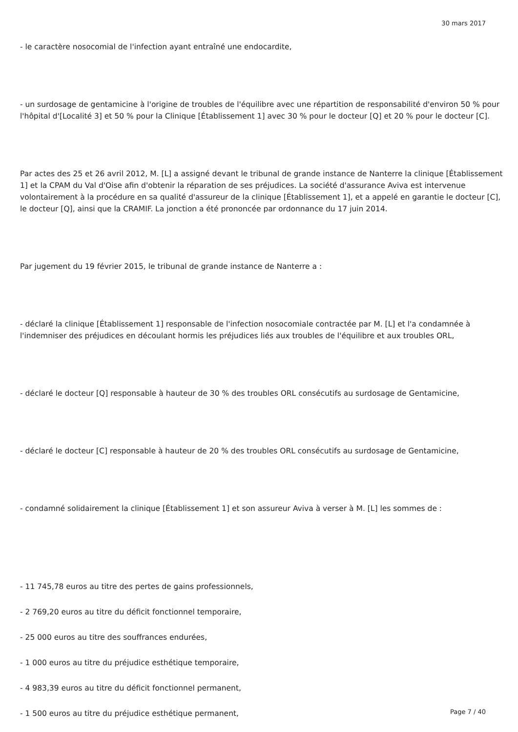30 mars 2017
- le caractère nosocomial de l'infection ayant entraîné une endocardite,
- un surdosage de gentamicine à l'origine de troubles de l'équilibre avec une répartition de responsabilité d'environ 50 % pour l'hôpital d'[Localité 3] et 50 % pour la Clinique [Établissement 1] avec 30 % pour le docteur [Q] et 20 % pour le docteur [C].
Par actes des 25 et 26 avril 2012, M. [L] a assigné devant le tribunal de grande instance de Nanterre la clinique [Établissement 1] et la CPAM du Val d'Oise afin d'obtenir la réparation de ses préjudices. La société d'assurance Aviva est intervenue volontairement à la procédure en sa qualité d'assureur de la clinique [Établissement 1], et a appelé en garantie le docteur [C], le docteur [Q], ainsi que la CRAMIF. La jonction a été prononcée par ordonnance du 17 juin 2014.
Par jugement du 19 février 2015, le tribunal de grande instance de Nanterre a :
- déclaré la clinique [Établissement 1] responsable de l'infection nosocomiale contractée par M. [L] et l'a condamnée à l'indemniser des préjudices en découlant hormis les préjudices liés aux troubles de l'équilibre et aux troubles ORL,
- déclaré le docteur [Q] responsable à hauteur de 30 % des troubles ORL consécutifs au surdosage de Gentamicine,
- déclaré le docteur [C] responsable à hauteur de 20 % des troubles ORL consécutifs au surdosage de Gentamicine,
- condamné solidairement la clinique [Établissement 1] et son assureur Aviva à verser à M. [L] les sommes de :
- 11 745,78 euros au titre des pertes de gains professionnels,
- 2 769,20 euros au titre du déficit fonctionnel temporaire,
- 25 000 euros au titre des souffrances endurées,
- 1 000 euros au titre du préjudice esthétique temporaire,
- 4 983,39 euros au titre du déficit fonctionnel permanent,
- 1 500 euros au titre du préjudice esthétique permanent,
Page 7 / 40